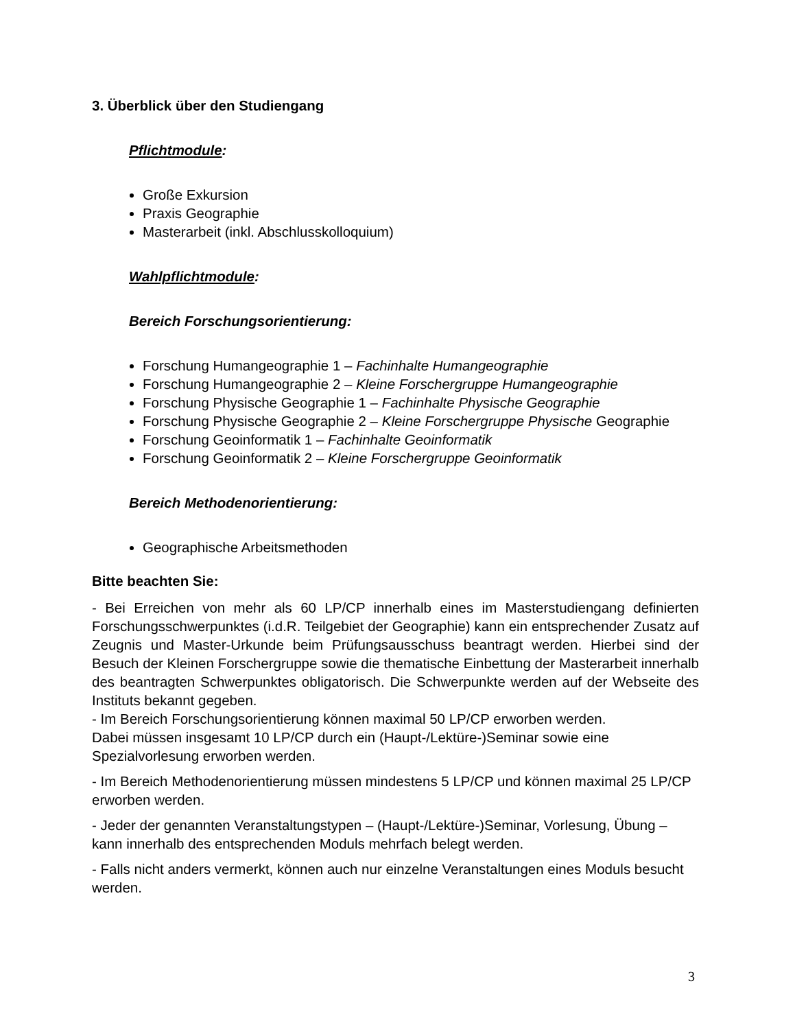3. Überblick über den Studiengang
Pflichtmodule:
Große Exkursion
Praxis Geographie
Masterarbeit (inkl. Abschlusskolloquium)
Wahlpflichtmodule:
Bereich Forschungsorientierung:
Forschung Humangeographie 1 – Fachinhalte Humangeographie
Forschung Humangeographie 2 – Kleine Forschergruppe Humangeographie
Forschung Physische Geographie 1 – Fachinhalte Physische Geographie
Forschung Physische Geographie 2 – Kleine Forschergruppe Physische Geographie
Forschung Geoinformatik 1 – Fachinhalte Geoinformatik
Forschung Geoinformatik 2 – Kleine Forschergruppe Geoinformatik
Bereich Methodenorientierung:
Geographische Arbeitsmethoden
Bitte beachten Sie:
- Bei Erreichen von mehr als 60 LP/CP innerhalb eines im Masterstudiengang definierten Forschungsschwerpunktes (i.d.R. Teilgebiet der Geographie) kann ein entsprechender Zusatz auf Zeugnis und Master-Urkunde beim Prüfungsausschuss beantragt werden. Hierbei sind der Besuch der Kleinen Forschergruppe sowie die thematische Einbettung der Masterarbeit innerhalb des beantragten Schwerpunktes obligatorisch. Die Schwerpunkte werden auf der Webseite des Instituts bekannt gegeben.
- Im Bereich Forschungsorientierung können maximal 50 LP/CP erworben werden.
Dabei müssen insgesamt 10 LP/CP durch ein (Haupt-/Lektüre-)Seminar sowie eine Spezialvorlesung erworben werden.
- Im Bereich Methodenorientierung müssen mindestens 5 LP/CP und können maximal 25 LP/CP erworben werden.
- Jeder der genannten Veranstaltungstypen – (Haupt-/Lektüre-)Seminar, Vorlesung, Übung – kann innerhalb des entsprechenden Moduls mehrfach belegt werden.
- Falls nicht anders vermerkt, können auch nur einzelne Veranstaltungen eines Moduls besucht werden.
3